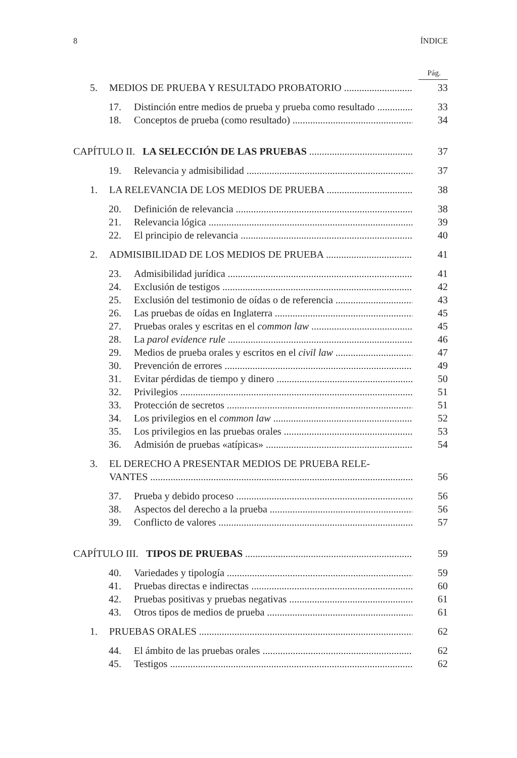8 ÍNDICE
Pág.
5. MEDIOS DE PRUEBA Y RESULTADO PROBATORIO 33
17. Distinción entre medios de prueba y prueba como resultado 33
18. Conceptos de prueba (como resultado) 34
CAPÍTULO II. LA SELECCIÓN DE LAS PRUEBAS 37
19. Relevancia y admisibilidad 37
1. LA RELEVANCIA DE LOS MEDIOS DE PRUEBA 38
20. Definición de relevancia 38
21. Relevancia lógica 39
22. El principio de relevancia 40
2. ADMISIBILIDAD DE LOS MEDIOS DE PRUEBA 41
23. Admisibilidad jurídica 41
24. Exclusión de testigos 42
25. Exclusión del testimonio de oídas o de referencia 43
26. Las pruebas de oídas en Inglaterra 45
27. Pruebas orales y escritas en el common law 45
28. La parol evidence rule 46
29. Medios de prueba orales y escritos en el civil law 47
30. Prevención de errores 49
31. Evitar pérdidas de tiempo y dinero 50
32. Privilegios 51
33. Protección de secretos 51
34. Los privilegios en el common law 52
35. Los privilegios en las pruebas orales 53
36. Admisión de pruebas «atípicas» 54
3. EL DERECHO A PRESENTAR MEDIOS DE PRUEBA RELE-
VANTES 56
37. Prueba y debido proceso 56
38. Aspectos del derecho a la prueba 56
39. Conflicto de valores 57
CAPÍTULO III. TIPOS DE PRUEBAS 59
40. Variedades y tipología 59
41. Pruebas directas e indirectas 60
42. Pruebas positivas y pruebas negativas 61
43. Otros tipos de medios de prueba 61
1. PRUEBAS ORALES 62
44. El ámbito de las pruebas orales 62
45. Testigos 62